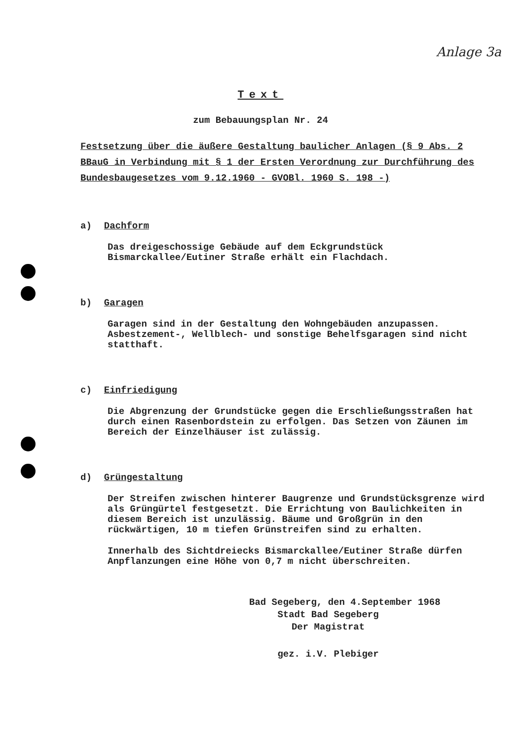Anlage 3a
Text
zum Bebauungsplan Nr. 24
Festsetzung über die äußere Gestaltung baulicher Anlagen (§ 9 Abs. 2 BBauG in Verbindung mit § 1 der Ersten Verordnung zur Durchführung des Bundesbaugesetzes vom 9.12.1960 - GVOBl. 1960 S. 198 -)
a) Dachform
Das dreigeschossige Gebäude auf dem Eckgrundstück Bismarckallee/Eutiner Straße erhält ein Flachdach.
b) Garagen
Garagen sind in der Gestaltung den Wohngebäuden anzupassen. Asbestzement-, Wellblech- und sonstige Behelfsgaragen sind nicht statthaft.
c) Einfriedigung
Die Abgrenzung der Grundstücke gegen die Erschließungsstraßen hat durch einen Rasenbordstein zu erfolgen. Das Setzen von Zäunen im Bereich der Einzelhäuser ist zulässig.
d) Grüngestaltung
Der Streifen zwischen hinterer Baugrenze und Grundstücksgrenze wird als Grüngürtel festgesetzt. Die Errichtung von Baulichkeiten in diesem Bereich ist unzulässig. Bäume und Großgrün in den rückwärtigen, 10 m tiefen Grünstreifen sind zu erhalten.
Innerhalb des Sichtdreiecks Bismarckallee/Eutiner Straße dürfen Anpflanzungen eine Höhe von 0,7 m nicht überschreiten.
Bad Segeberg, den 4.September 1968
Stadt Bad Segeberg
Der Magistrat
gez. i.V. Plebiger